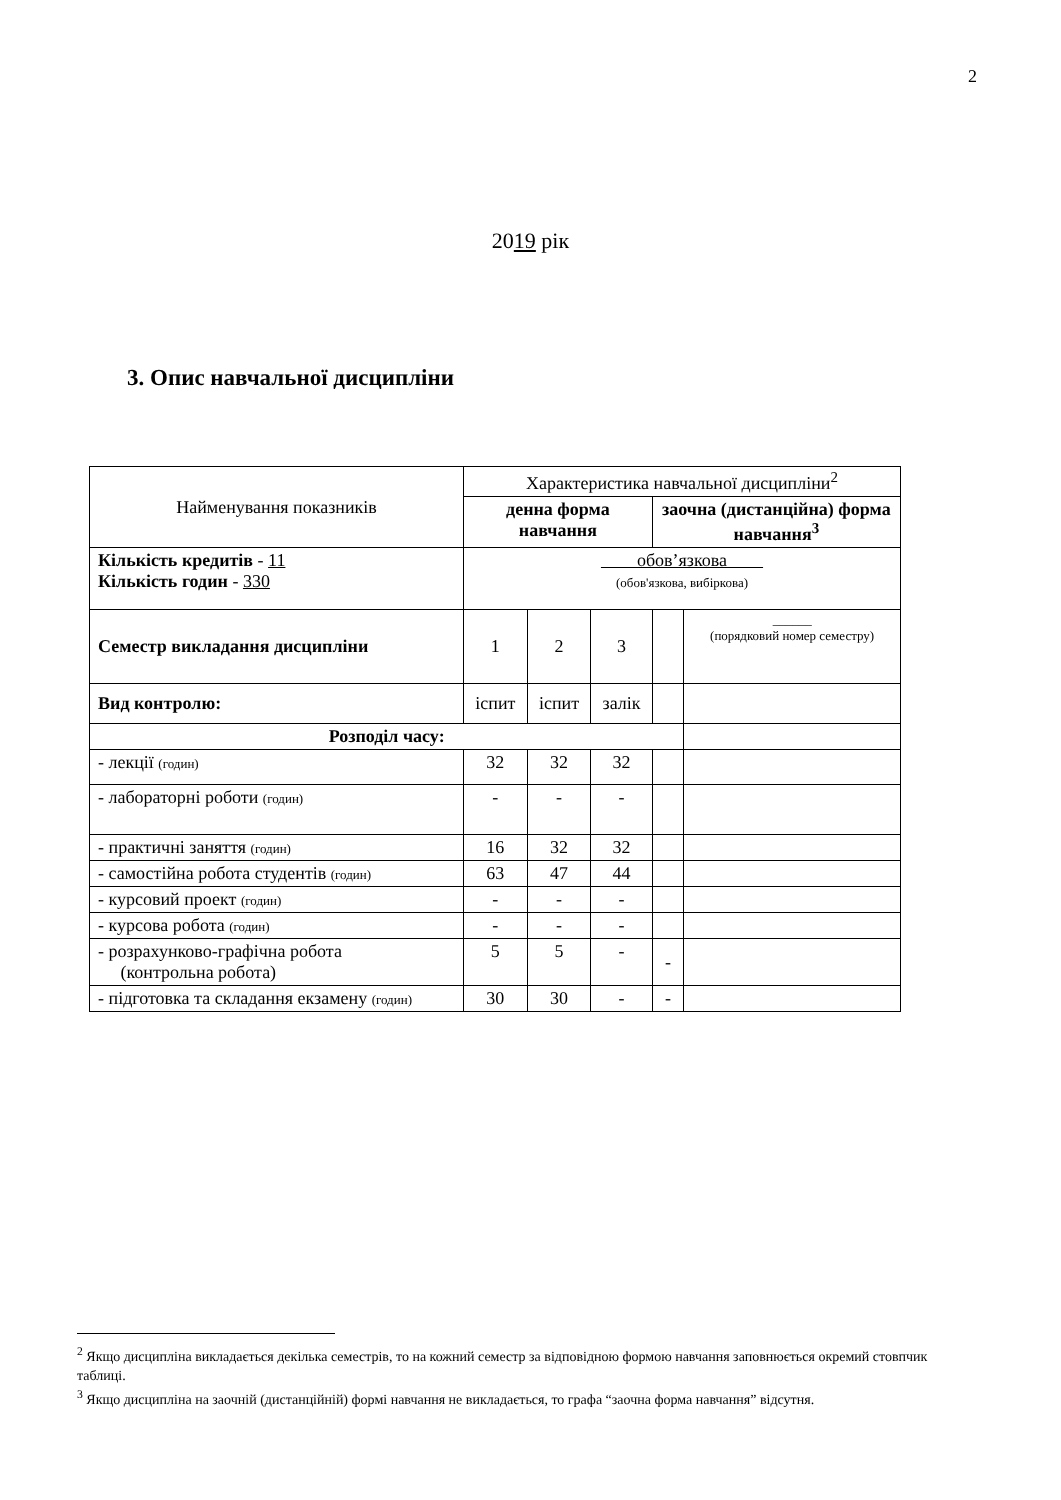2
2019 рік
3. Опис навчальної дисципліни
| Найменування показників | Характеристика навчальної дисципліни<sup>2</sup> | | | | |
| | денна форма навчання | | | заочна (дистанційна) форма навчання<sup>3</sup> | |
| Кількість кредитів - 11 Кількість годин - 330 | обов’язкова (обов'язкова, вибіркова) | | | | |
| Семестр викладання дисципліни | 1 | 2 | 3 | | ______ (порядковий номер семестру) |
| Вид контролю: | іспит | іспит | залік | | |
| Розподіл часу: | | | | | |
| - лекції (годин) | 32 | 32 | 32 | | |
| - лабораторні роботи (годин) | - | - | - | | |
| - практичні заняття (годин) | 16 | 32 | 32 | | |
| - самостійна робота студентів (годин) | 63 | 47 | 44 | | |
| - курсовий проект (годин) | - | - | - | | |
| - курсова робота (годин) | - | - | - | | |
| - розрахунково-графічна робота (контрольна робота) | 5 | 5 | - | - | |
| - підготовка та складання екзамену (годин) | 30 | 30 | - | - | |
<sup>2</sup> Якщо дисципліна викладається декілька семестрів, то на кожний семестр за відповідною формою навчання заповнюється окремий стовпчик таблиці.
<sup>3</sup> Якщо дисципліна на заочній (дистанційній) формі навчання не викладається, то графа “заочна форма навчання” відсутня.